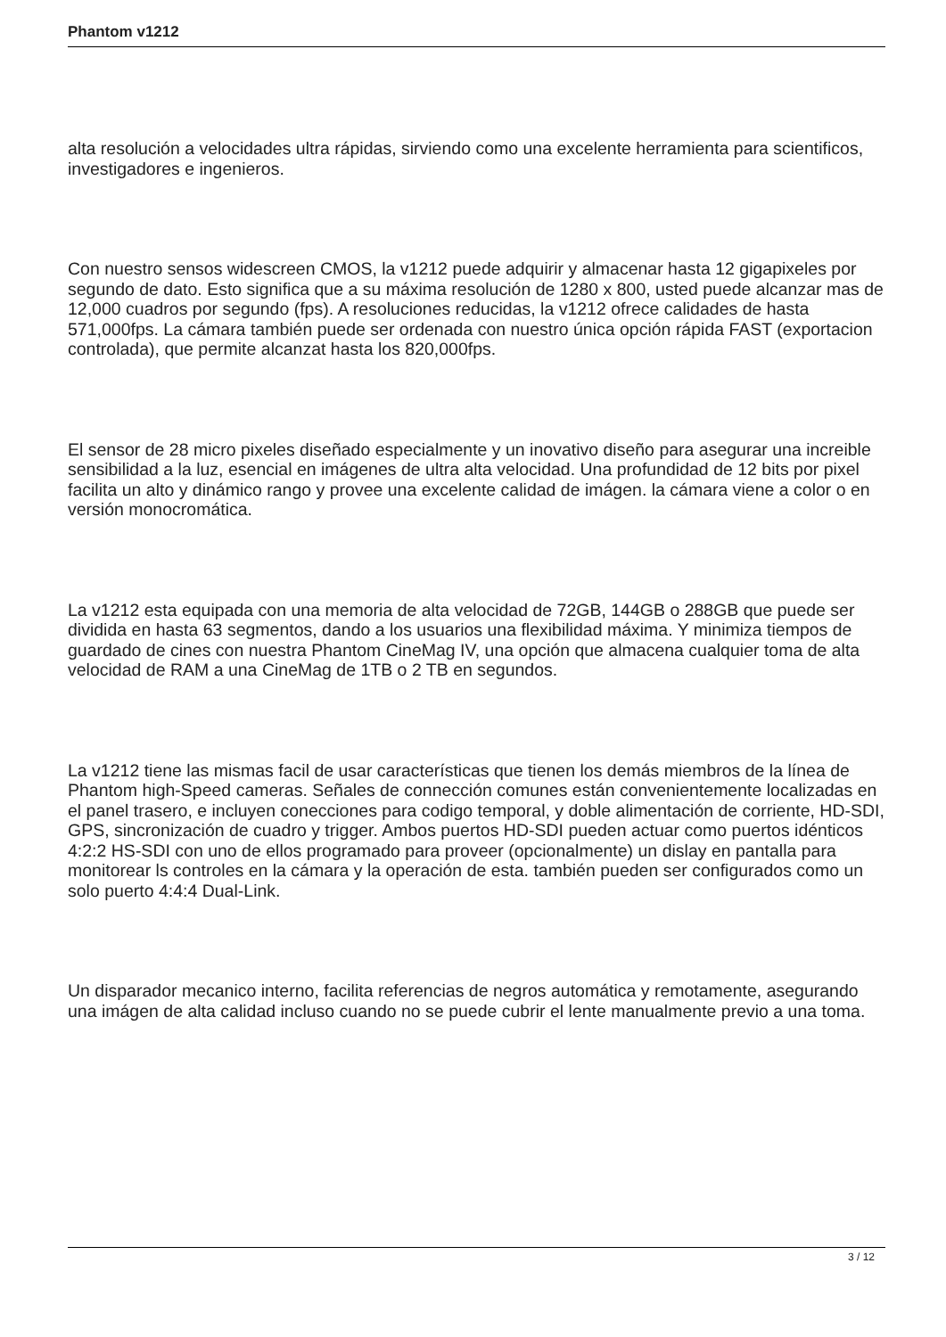Phantom v1212
alta resolución a velocidades ultra rápidas, sirviendo como una excelente herramienta para scientificos, investigadores e ingenieros.
Con nuestro sensos widescreen CMOS, la v1212 puede adquirir y almacenar hasta 12 gigapixeles por segundo de dato. Esto significa que a su máxima resolución de 1280 x 800, usted puede alcanzar mas de 12,000 cuadros por segundo (fps). A resoluciones reducidas, la v1212 ofrece calidades de hasta 571,000fps. La cámara también puede ser ordenada con nuestro única opción rápida FAST (exportacion controlada), que permite alcanzat hasta los 820,000fps.
El sensor de 28 micro pixeles diseñado especialmente y un inovativo diseño para asegurar una increible sensibilidad a la luz, esencial en imágenes de ultra alta velocidad. Una profundidad de 12 bits por pixel facilita un alto y dinámico rango y provee una excelente calidad de imágen. la cámara viene a color o en versión monocromática.
La v1212 esta equipada con una memoria de alta velocidad de 72GB, 144GB o 288GB que puede ser dividida en hasta 63 segmentos, dando a los usuarios una flexibilidad máxima. Y minimiza tiempos de guardado de cines con nuestra Phantom CineMag IV, una opción que almacena cualquier toma de alta velocidad de RAM a una CineMag de 1TB o 2 TB en segundos.
La v1212 tiene las mismas facil de usar características que tienen los demás miembros de la línea de Phantom high-Speed cameras. Señales de connección comunes están convenientemente localizadas en el panel trasero, e incluyen conecciones para codigo temporal, y doble alimentación de corriente, HD-SDI, GPS, sincronización de cuadro y trigger. Ambos puertos HD-SDI pueden actuar como puertos idénticos 4:2:2 HS-SDI con uno de ellos programado para proveer (opcionalmente) un dislay en pantalla para monitorear ls controles en la cámara y la operación de esta. también pueden ser configurados como un solo puerto 4:4:4 Dual-Link.
Un disparador mecanico interno, facilita referencias de negros automática y remotamente, asegurando una imágen de alta calidad incluso cuando no se puede cubrir el lente manualmente previo a una toma.
3 / 12